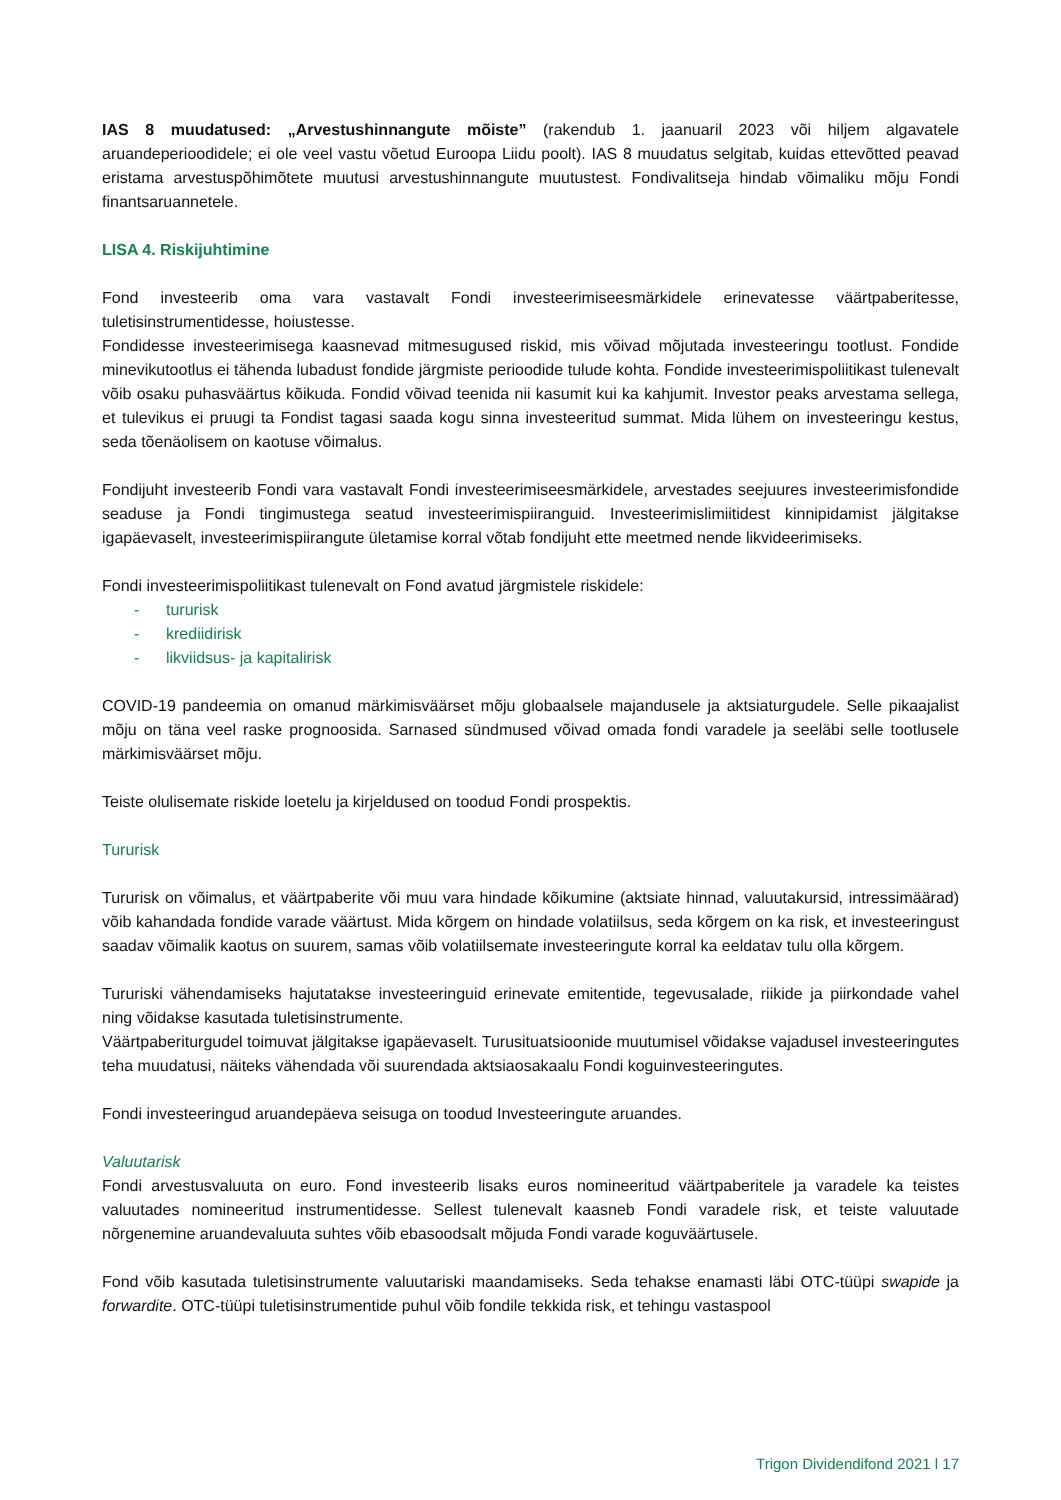IAS 8 muudatused: „Arvestushinnangute mõiste” (rakendub 1. jaanuaril 2023 või hiljem algavatele aruandeperioodidele; ei ole veel vastu võetud Euroopa Liidu poolt). IAS 8 muudatus selgitab, kuidas ettevõtted peavad eristama arvestuspõhimõtete muutusi arvestushinnangute muutustest. Fondivalitseja hindab võimaliku mõju Fondi finantsaruannetele.
LISA 4. Riskijuhtimine
Fond investeerib oma vara vastavalt Fondi investeerimiseesmärkidele erinevatesse väärtpaberitesse, tuletisinstrumentidesse, hoiustesse.
Fondidesse investeerimisega kaasnevad mitmesugused riskid, mis võivad mõjutada investeeringu tootlust. Fondide minevikutootlus ei tähenda lubadust fondide järgmiste perioodide tulude kohta. Fondide investeerimispoliitikast tulenevalt võib osaku puhasväärtus kõikuda. Fondid võivad teenida nii kasumit kui ka kahjumit. Investor peaks arvestama sellega, et tulevikus ei pruugi ta Fondist tagasi saada kogu sinna investeeritud summat. Mida lühem on investeeringu kestus, seda tõenäolisem on kaotuse võimalus.
Fondijuht investeerib Fondi vara vastavalt Fondi investeerimiseesmärkidele, arvestades seejuures investeerimisfondide seaduse ja Fondi tingimustega seatud investeerimispiiranguid. Investeerimislimiitidest kinnipidamist jälgitakse igapäevaselt, investeerimispiirangute ületamise korral võtab fondijuht ette meetmed nende likvideerimiseks.
Fondi investeerimispoliitikast tulenevalt on Fond avatud järgmistele riskidele:
- tururisk
- krediidirisk
- likviidsus- ja kapitalirisk
COVID-19 pandeemia on omanud märkimisväärset mõju globaalsele majandusele ja aktsiaturgudele. Selle pikaajalist mõju on täna veel raske prognoosida. Sarnased sündmused võivad omada fondi varadele ja seeläbi selle tootlusele märkimisväärset mõju.
Teiste olulisemate riskide loetelu ja kirjeldused on toodud Fondi prospektis.
Tururisk
Tururisk on võimalus, et väärtpaberite või muu vara hindade kõikumine (aktsiate hinnad, valuutakursid, intressimäärad) võib kahandada fondide varade väärtust. Mida kõrgem on hindade volatiilsus, seda kõrgem on ka risk, et investeeringust saadav võimalik kaotus on suurem, samas võib volatiilsemate investeeringute korral ka eeldatav tulu olla kõrgem.
Tururiski vähendamiseks hajutatakse investeeringuid erinevate emitentide, tegevusalade, riikide ja piirkondade vahel ning võidakse kasutada tuletisinstrumente.
Väärtpaberiturgudel toimuvat jälgitakse igapäevaselt. Turusituatsioonide muutumisel võidakse vajadusel investeeringutes teha muudatusi, näiteks vähendada või suurendada aktsiaosakaalu Fondi koguinvesteeringutes.
Fondi investeeringud aruandepäeva seisuga on toodud Investeeringute aruandes.
Valuutarisk
Fondi arvestusvaluuta on euro. Fond investeerib lisaks euros nomineeritud väärtpaberitele ja varadele ka teistes valuutades nomineeritud instrumentidesse. Sellest tulenevalt kaasneb Fondi varadele risk, et teiste valuutade nõrgenemine aruandevaluuta suhtes võib ebasoodsalt mõjuda Fondi varade koguväärtusele.
Fond võib kasutada tuletisinstrumente valuutariski maandamiseks. Seda tehakse enamasti läbi OTC-tüüpi swapide ja forwardite. OTC-tüüpi tuletisinstrumentide puhul võib fondile tekkida risk, et tehingu vastaspool
Trigon Dividendifond 2021 l 17